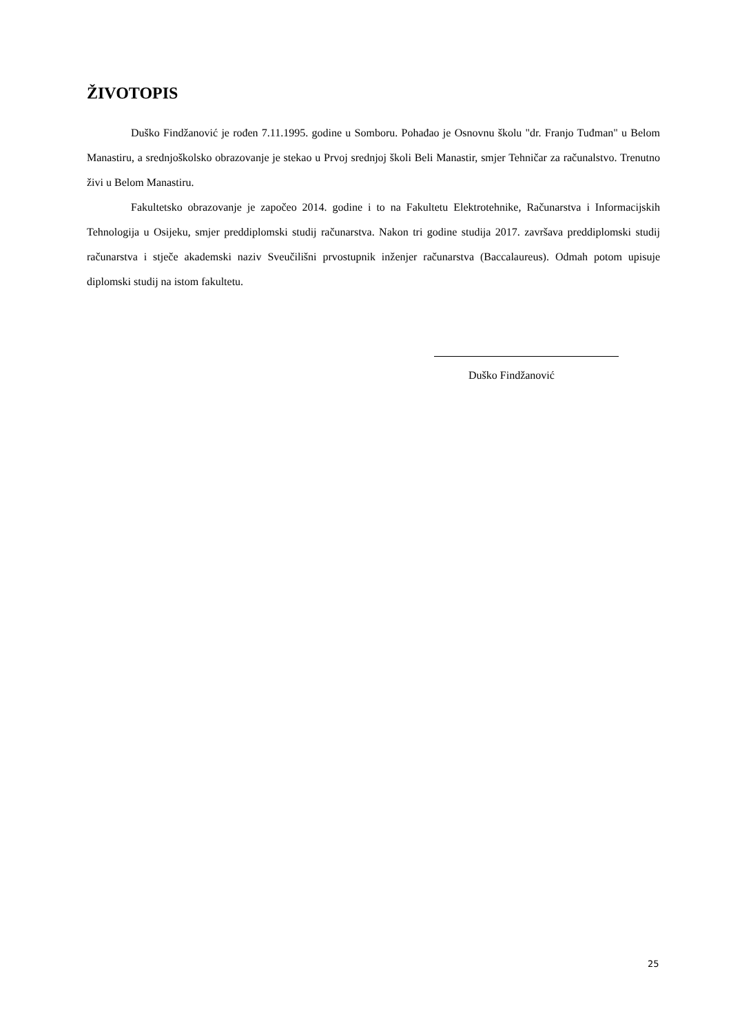ŽIVOTOPIS
Duško Findžanović je rođen 7.11.1995. godine u Somboru. Pohađao je Osnovnu školu "dr. Franjo Tuđman" u Belom Manastiru, a srednjoškolsko obrazovanje je stekao u Prvoj srednjoj školi Beli Manastir, smjer Tehničar za računalstvo. Trenutno živi u Belom Manastiru.
Fakultetsko obrazovanje je započeo 2014. godine i to na Fakultetu Elektrotehnike, Računarstva i Informacijskih Tehnologija u Osijeku, smjer preddiplomski studij računarstva. Nakon tri godine studija 2017. završava preddiplomski studij računarstva i stječe akademski naziv Sveučilišni prvostupnik inženjer računarstva (Baccalaureus). Odmah potom upisuje diplomski studij na istom fakultetu.
Duško Findžanović
25